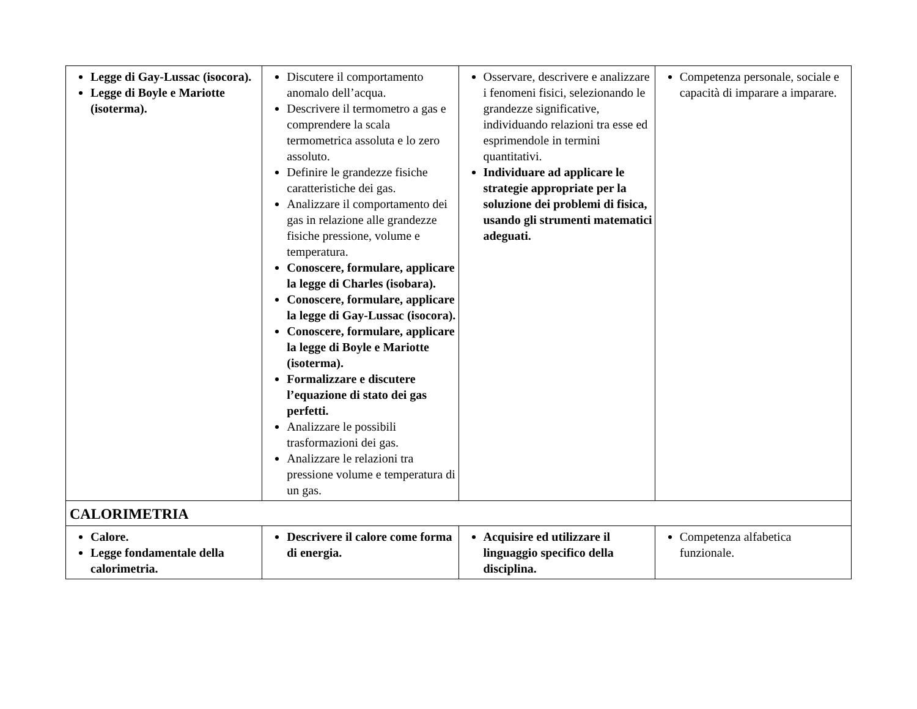| Legge di Gay-Lussac (isocora). Legge di Boyle e Mariotte (isoterma). | Discutere il comportamento anomalo dell’acqua. Descrivere il termometro a gas e comprendere la scala termometrica assoluta e lo zero assoluto. Definire le grandezze fisiche caratteristiche dei gas. Analizzare il comportamento dei gas in relazione alle grandezze fisiche pressione, volume e temperatura. Conoscere, formulare, applicare la legge di Charles (isobara). Conoscere, formulare, applicare la legge di Gay-Lussac (isocora). Conoscere, formulare, applicare la legge di Boyle e Mariotte (isoterma). Formalizzare e discutere l’equazione di stato dei gas perfetti. Analizzare le possibili trasformazioni dei gas. Analizzare le relazioni tra pressione volume e temperatura di un gas. | Osservare, descrivere e analizzare i fenomeni fisici, selezionando le grandezze significative, individuando relazioni tra esse ed esprimendole in termini quantitativi. Individuare ad applicare le strategie appropriate per la soluzione dei problemi di fisica, usando gli strumenti matematici adeguati. | Competenza personale, sociale e capacità di imparare a imparare. |
| CALORIMETRIA | | | |
| Calore. Legge fondamentale della calorimetria. | Descrivere il calore come forma di energia. | Acquisire ed utilizzare il linguaggio specifico della disciplina. | Competenza alfabetica funzionale. |